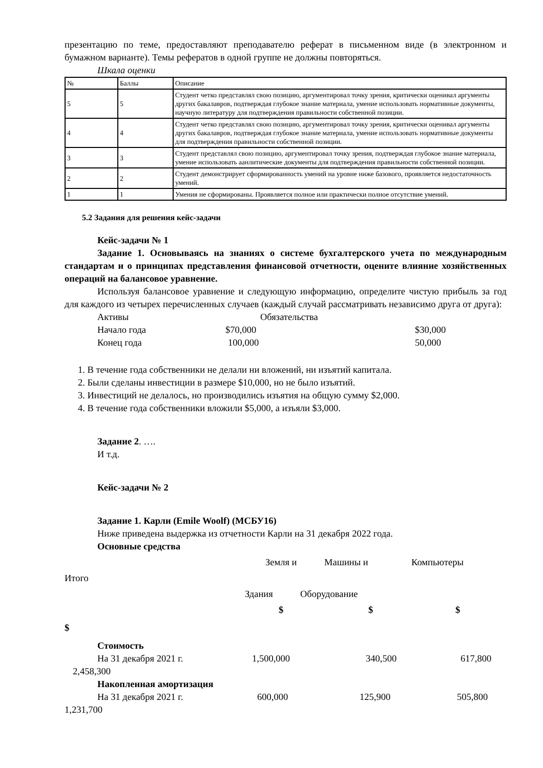презентацию по теме, предоставляют преподавателю реферат в письменном виде (в электронном и бумажном варианте). Темы рефератов в одной группе не должны повторяться.
Шкала оценки
| № | Баллы | Описание |
| 5 | 5 | Студент четко представлял свою позицию, аргументировал точку зрения, критически оценивал аргументы других бакалавров, подтверждая глубокое знание материала, умение использовать нормативные документы, научную литературу для подтверждения правильности собственной позиции. |
| 4 | 4 | Студент четко представлял свою позицию, аргументировал точку зрения, критически оценивал аргументы других бакалавров, подтверждая глубокое знание материала, умение использовать нормативные документы для подтверждения правильности собственной позиции. |
| 3 | 3 | Студент представлял свою позицию, аргументировал точку зрения, подтверждая глубокое знание материала, умение использовать аанлитические документы для подтверждения правильности собственной позиции. |
| 2 | 2 | Студент демонстрирует сформированность умений на уровне ниже базового, проявляется недостаточность умений. |
| 1 | 1 | Умения не сформированы. Проявляется полное или практически полное отсутствие умений. |
5.2 Задания для решения кейс-задачи
Кейс-задачи № 1
Задание 1. Основываясь на знаниях о системе бухгалтерского учета по международным стандартам и о принципах представления финансовой отчетности, оцените влияние хозяйственных операций на балансовое уравнение.
Используя балансовое уравнение и следующую информацию, определите чистую прибыль за год для каждого из четырех перечисленных случаев (каждый случай рассматривать независимо друга от друга):
Активы Обязательства
Начало года $70,000 $30,000
Конец года 100,000 50,000
1. В течение года собственники не делали ни вложений, ни изъятий капитала.
2. Были сделаны инвестиции в размере $10,000, но не было изъятий.
3. Инвестиций не делалось, но производились изъятия на общую сумму $2,000.
4. В течение года собственники вложили $5,000, а изъяли $3,000.
Задание 2. ….
И т.д.
Кейс-задачи № 2
Задание 1. Карли (Emile Woolf) (МСБУ16)
Ниже приведена выдержка из отчетности Карли на 31 декабря 2022 года.
Основные средства
Земля и Машины и Компьютеры
Итого
Здания Оборудование
$ $ $
$
Стоимость
На 31 декабря 2021 г. 1,500,000 340,500 617,800
2,458,300
Накопленная амортизация
На 31 декабря 2021 г. 600,000 125,900 505,800
1,231,700